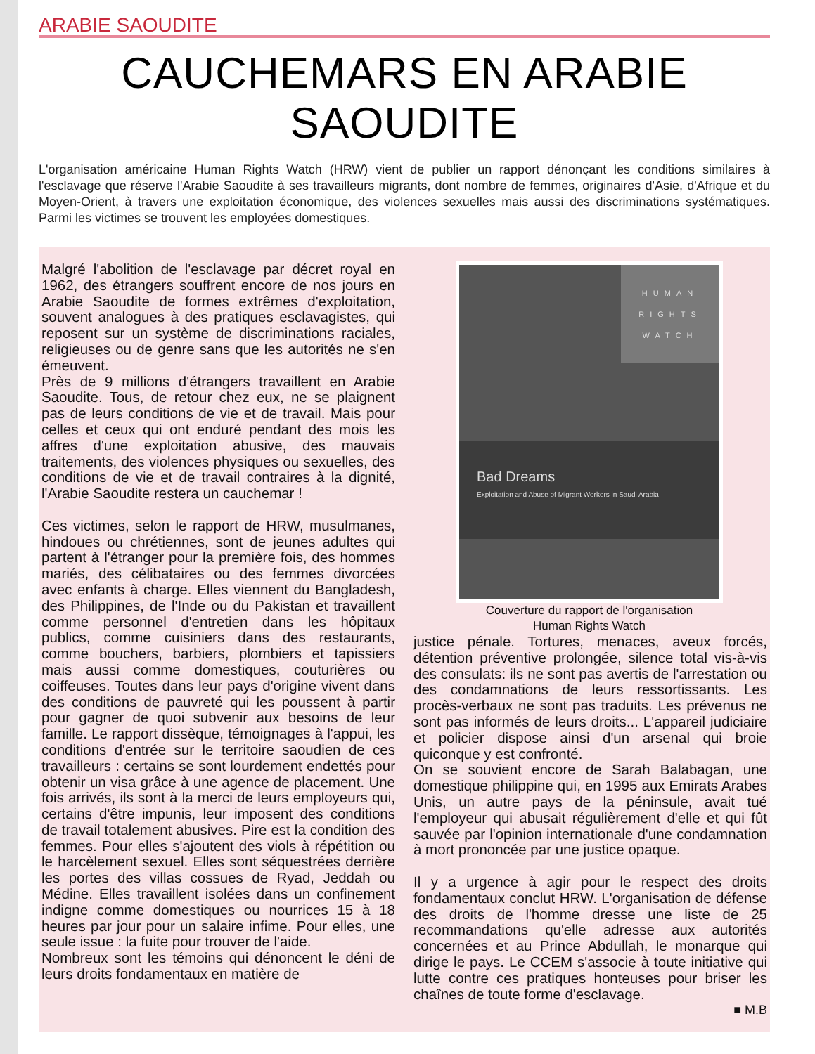ARABIE SAOUDITE
CAUCHEMARS EN ARABIE SAOUDITE
L'organisation américaine Human Rights Watch (HRW) vient de publier un rapport dénonçant les conditions similaires à l'esclavage que réserve l'Arabie Saoudite à ses travailleurs migrants, dont nombre de femmes, originaires d'Asie, d'Afrique et du Moyen-Orient, à travers une exploitation économique, des violences sexuelles mais aussi des discriminations systématiques. Parmi les victimes se trouvent les employées domestiques.
Malgré l'abolition de l'esclavage par décret royal en 1962, des étrangers souffrent encore de nos jours en Arabie Saoudite de formes extrêmes d'exploitation, souvent analogues à des pratiques esclavagistes, qui reposent sur un système de discriminations raciales, religieuses ou de genre sans que les autorités ne s'en émeuvent.
Près de 9 millions d'étrangers travaillent en Arabie Saoudite. Tous, de retour chez eux, ne se plaignent pas de leurs conditions de vie et de travail. Mais pour celles et ceux qui ont enduré pendant des mois les affres d'une exploitation abusive, des mauvais traitements, des violences physiques ou sexuelles, des conditions de vie et de travail contraires à la dignité, l'Arabie Saoudite restera un cauchemar !
Ces victimes, selon le rapport de HRW, musulmanes, hindoues ou chrétiennes, sont de jeunes adultes qui partent à l'étranger pour la première fois, des hommes mariés, des célibataires ou des femmes divorcées avec enfants à charge. Elles viennent du Bangladesh, des Philippines, de l'Inde ou du Pakistan et travaillent comme personnel d'entretien dans les hôpitaux publics, comme cuisiniers dans des restaurants, comme bouchers, barbiers, plombiers et tapissiers mais aussi comme domestiques, couturières ou coiffeuses. Toutes dans leur pays d'origine vivent dans des conditions de pauvreté qui les poussent à partir pour gagner de quoi subvenir aux besoins de leur famille. Le rapport dissèque, témoignages à l'appui, les conditions d'entrée sur le territoire saoudien de ces travailleurs : certains se sont lourdement endettés pour obtenir un visa grâce à une agence de placement. Une fois arrivés, ils sont à la merci de leurs employeurs qui, certains d'être impunis, leur imposent des conditions de travail totalement abusives. Pire est la condition des femmes. Pour elles s'ajoutent des viols à répétition ou le harcèlement sexuel. Elles sont séquestrées derrière les portes des villas cossues de Ryad, Jeddah ou Médine. Elles travaillent isolées dans un confinement indigne comme domestiques ou nourrices 15 à 18 heures par jour pour un salaire infime. Pour elles, une seule issue : la fuite pour trouver de l'aide.
Nombreux sont les témoins qui dénoncent le déni de leurs droits fondamentaux en matière de
HUMAN
RIGHTS
WATCH
Bad Dreams
Exploitation and Abuse of Migrant Workers in Saudi Arabia
Couverture du rapport de l'organisation
Human Rights Watch
justice pénale. Tortures, menaces, aveux forcés, détention préventive prolongée, silence total vis-à-vis des consulats: ils ne sont pas avertis de l'arrestation ou des condamnations de leurs ressortissants. Les procès-verbaux ne sont pas traduits. Les prévenus ne sont pas informés de leurs droits... L'appareil judiciaire et policier dispose ainsi d'un arsenal qui broie quiconque y est confronté.
On se souvient encore de Sarah Balabagan, une domestique philippine qui, en 1995 aux Emirats Arabes Unis, un autre pays de la péninsule, avait tué l'employeur qui abusait régulièrement d'elle et qui fût sauvée par l'opinion internationale d'une condamnation à mort prononcée par une justice opaque.
Il y a urgence à agir pour le respect des droits fondamentaux conclut HRW. L'organisation de défense des droits de l'homme dresse une liste de 25 recommandations qu'elle adresse aux autorités concernées et au Prince Abdullah, le monarque qui dirige le pays. Le CCEM s'associe à toute initiative qui lutte contre ces pratiques honteuses pour briser les chaînes de toute forme d'esclavage.
■ M.B